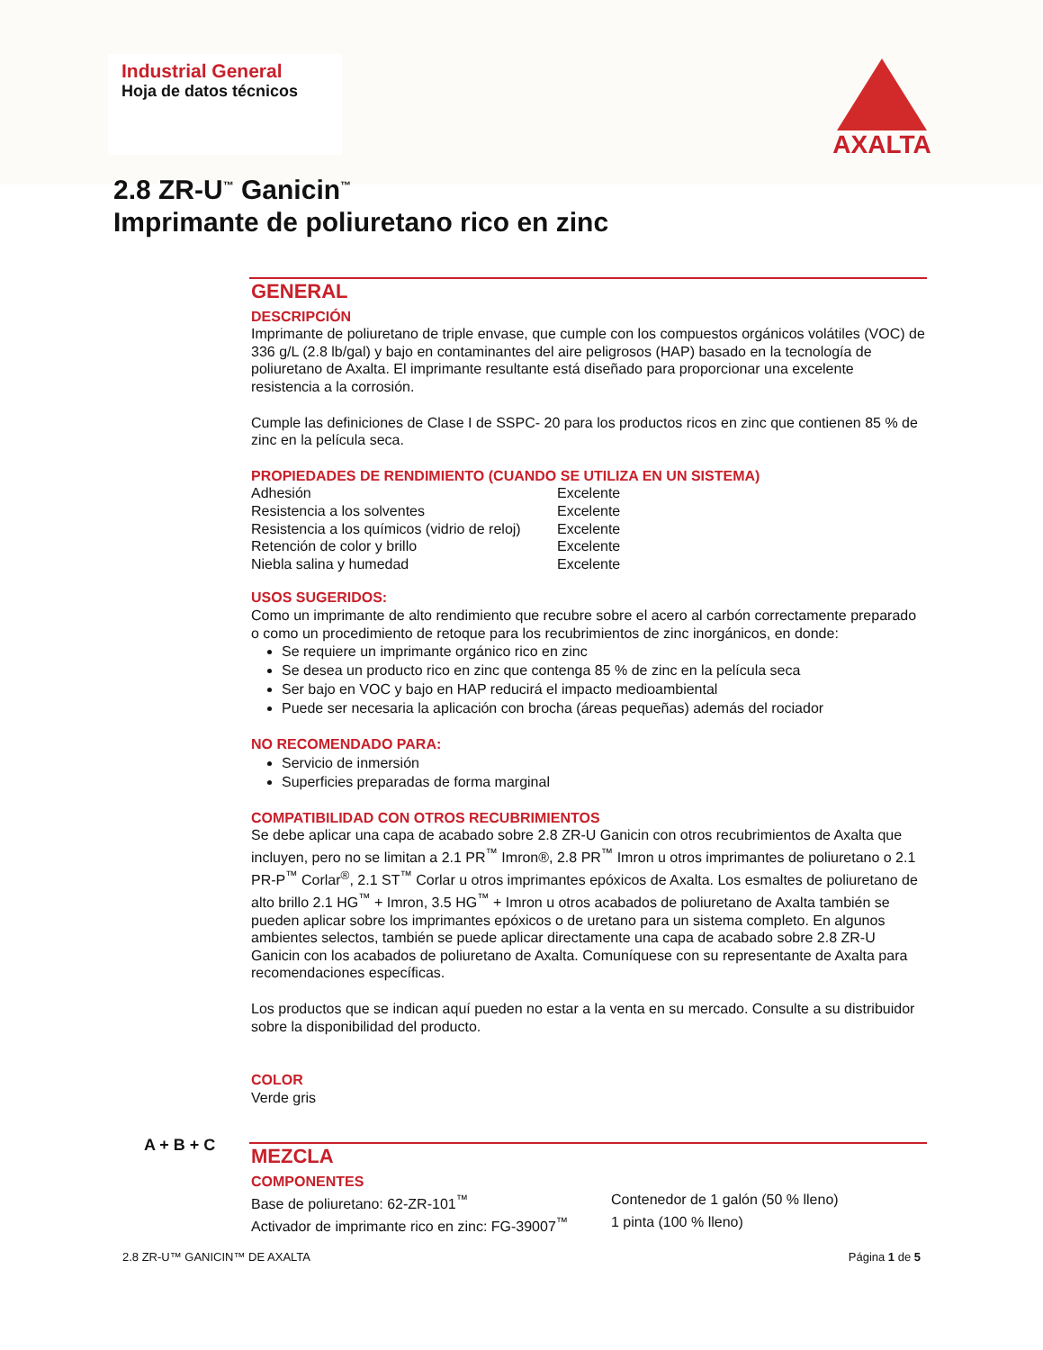Industrial General
Hoja de datos técnicos
AXALTA
2.8 ZR-U<sup>™</sup> Ganicin<sup>™</sup>
Imprimante de poliuretano rico en zinc
GENERAL
DESCRIPCIÓN
Imprimante de poliuretano de triple envase, que cumple con los compuestos orgánicos volátiles (VOC) de 336 g/L (2.8 lb/gal) y bajo en contaminantes del aire peligrosos (HAP) basado en la tecnología de poliuretano de Axalta. El imprimante resultante está diseñado para proporcionar una excelente resistencia a la corrosión.
Cumple las definiciones de Clase I de SSPC- 20 para los productos ricos en zinc que contienen 85 % de zinc en la película seca.
PROPIEDADES DE RENDIMIENTO (CUANDO SE UTILIZA EN UN SISTEMA)
| Adhesión | Excelente |
| Resistencia a los solventes | Excelente |
| Resistencia a los químicos (vidrio de reloj) | Excelente |
| Retención de color y brillo | Excelente |
| Niebla salina y humedad | Excelente |
USOS SUGERIDOS:
Como un imprimante de alto rendimiento que recubre sobre el acero al carbón correctamente preparado o como un procedimiento de retoque para los recubrimientos de zinc inorgánicos, en donde:
Se requiere un imprimante orgánico rico en zinc
Se desea un producto rico en zinc que contenga 85 % de zinc en la película seca
Ser bajo en VOC y bajo en HAP reducirá el impacto medioambiental
Puede ser necesaria la aplicación con brocha (áreas pequeñas) además del rociador
NO RECOMENDADO PARA:
Servicio de inmersión
Superficies preparadas de forma marginal
COMPATIBILIDAD CON OTROS RECUBRIMIENTOS
Se debe aplicar una capa de acabado sobre 2.8 ZR-U Ganicin con otros recubrimientos de Axalta que incluyen, pero no se limitan a 2.1 PR<sup>™</sup> Imron®, 2.8 PR<sup>™</sup> Imron u otros imprimantes de poliuretano o 2.1 PR-P<sup>™</sup> Corlar<sup>®</sup>, 2.1 ST<sup>™</sup> Corlar u otros imprimantes epóxicos de Axalta. Los esmaltes de poliuretano de alto brillo 2.1 HG<sup>™</sup> + Imron, 3.5 HG<sup>™</sup> + Imron u otros acabados de poliuretano de Axalta también se pueden aplicar sobre los imprimantes epóxicos o de uretano para un sistema completo. En algunos ambientes selectos, también se puede aplicar directamente una capa de acabado sobre 2.8 ZR-U Ganicin con los acabados de poliuretano de Axalta. Comuníquese con su representante de Axalta para recomendaciones específicas.
Los productos que se indican aquí pueden no estar a la venta en su mercado. Consulte a su distribuidor sobre la disponibilidad del producto.
COLOR
Verde gris
MEZCLA
COMPONENTES
| Base de poliuretano: 62-ZR-101<sup>™</sup> | Contenedor de 1 galón (50 % lleno) |
| Activador de imprimante rico en zinc: FG-39007<sup>™</sup> | 1 pinta (100 % lleno) |
A + B + C
2.8 ZR-U™ GANICIN™ DE AXALTA Página 1 de 5